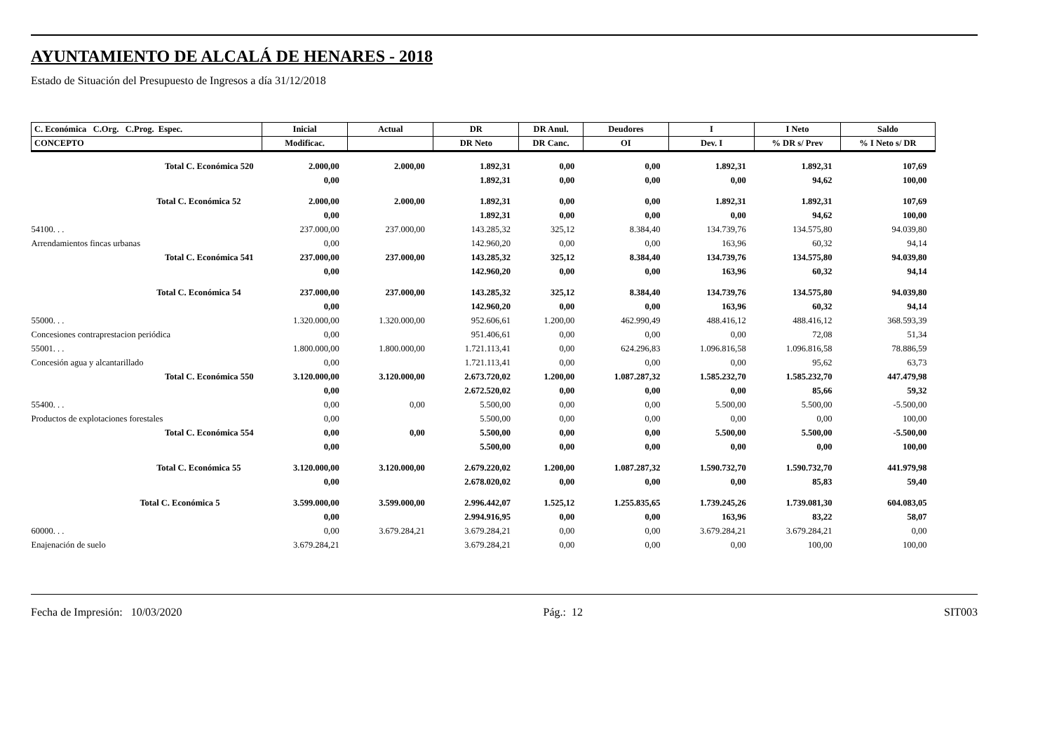AYUNTAMIENTO DE ALCALÁ DE HENARES - 2018
Estado de Situación del Presupuesto de Ingresos a día 31/12/2018
| C. Económica C.Org. C.Prog. Espec. | Inicial | Actual | DR | DR Anul. | Deudores | I | I Neto | Saldo |
| --- | --- | --- | --- | --- | --- | --- | --- | --- |
| CONCEPTO | Modificac. | | DR Neto | DR Canc. | OI | Dev. I | % DR s/ Prev | % I Neto s/ DR |
| Total C. Económica 520 | 2.000,00 | 2.000,00 | 1.892,31 | 0,00 | 0,00 | 1.892,31 | 1.892,31 | 107,69 |
| | 0,00 | | 1.892,31 | 0,00 | 0,00 | 0,00 | 94,62 | 100,00 |
| Total C. Económica 52 | 2.000,00 | 2.000,00 | 1.892,31 | 0,00 | 0,00 | 1.892,31 | 1.892,31 | 107,69 |
| | 0,00 | | 1.892,31 | 0,00 | 0,00 | 0,00 | 94,62 | 100,00 |
| 54100. . . | 237.000,00 | 237.000,00 | 143.285,32 | 325,12 | 8.384,40 | 134.739,76 | 134.575,80 | 94.039,80 |
| Arrendamientos fincas urbanas | 0,00 | | 142.960,20 | 0,00 | 0,00 | 163,96 | 60,32 | 94,14 |
| Total C. Económica 541 | 237.000,00 | 237.000,00 | 143.285,32 | 325,12 | 8.384,40 | 134.739,76 | 134.575,80 | 94.039,80 |
| | 0,00 | | 142.960,20 | 0,00 | 0,00 | 163,96 | 60,32 | 94,14 |
| Total C. Económica 54 | 237.000,00 | 237.000,00 | 143.285,32 | 325,12 | 8.384,40 | 134.739,76 | 134.575,80 | 94.039,80 |
| | 0,00 | | 142.960,20 | 0,00 | 0,00 | 163,96 | 60,32 | 94,14 |
| 55000. . . | 1.320.000,00 | 1.320.000,00 | 952.606,61 | 1.200,00 | 462.990,49 | 488.416,12 | 488.416,12 | 368.593,39 |
| Concesiones contraprestacion periódica | 0,00 | | 951.406,61 | 0,00 | 0,00 | 0,00 | 72,08 | 51,34 |
| 55001. . . | 1.800.000,00 | 1.800.000,00 | 1.721.113,41 | 0,00 | 624.296,83 | 1.096.816,58 | 1.096.816,58 | 78.886,59 |
| Concesión agua y alcantarillado | 0,00 | | 1.721.113,41 | 0,00 | 0,00 | 0,00 | 95,62 | 63,73 |
| Total C. Económica 550 | 3.120.000,00 | 3.120.000,00 | 2.673.720,02 | 1.200,00 | 1.087.287,32 | 1.585.232,70 | 1.585.232,70 | 447.479,98 |
| | 0,00 | | 2.672.520,02 | 0,00 | 0,00 | 0,00 | 85,66 | 59,32 |
| 55400. . . | 0,00 | 0,00 | 5.500,00 | 0,00 | 0,00 | 5.500,00 | 5.500,00 | -5.500,00 |
| Productos de explotaciones forestales | 0,00 | | 5.500,00 | 0,00 | 0,00 | 0,00 | 0,00 | 100,00 |
| Total C. Económica 554 | 0,00 | 0,00 | 5.500,00 | 0,00 | 0,00 | 5.500,00 | 5.500,00 | -5.500,00 |
| | 0,00 | | 5.500,00 | 0,00 | 0,00 | 0,00 | 0,00 | 100,00 |
| Total C. Económica 55 | 3.120.000,00 | 3.120.000,00 | 2.679.220,02 | 1.200,00 | 1.087.287,32 | 1.590.732,70 | 1.590.732,70 | 441.979,98 |
| | 0,00 | | 2.678.020,02 | 0,00 | 0,00 | 0,00 | 85,83 | 59,40 |
| Total C. Económica 5 | 3.599.000,00 | 3.599.000,00 | 2.996.442,07 | 1.525,12 | 1.255.835,65 | 1.739.245,26 | 1.739.081,30 | 604.083,05 |
| | 0,00 | | 2.994.916,95 | 0,00 | 0,00 | 163,96 | 83,22 | 58,07 |
| 60000. . . | 0,00 | 3.679.284,21 | 3.679.284,21 | 0,00 | 0,00 | 3.679.284,21 | 3.679.284,21 | 0,00 |
| Enajenación de suelo | 3.679.284,21 | | 3.679.284,21 | 0,00 | 0,00 | 0,00 | 100,00 | 100,00 |
Fecha de Impresión: 10/03/2020 Pág.: 12 SIT003